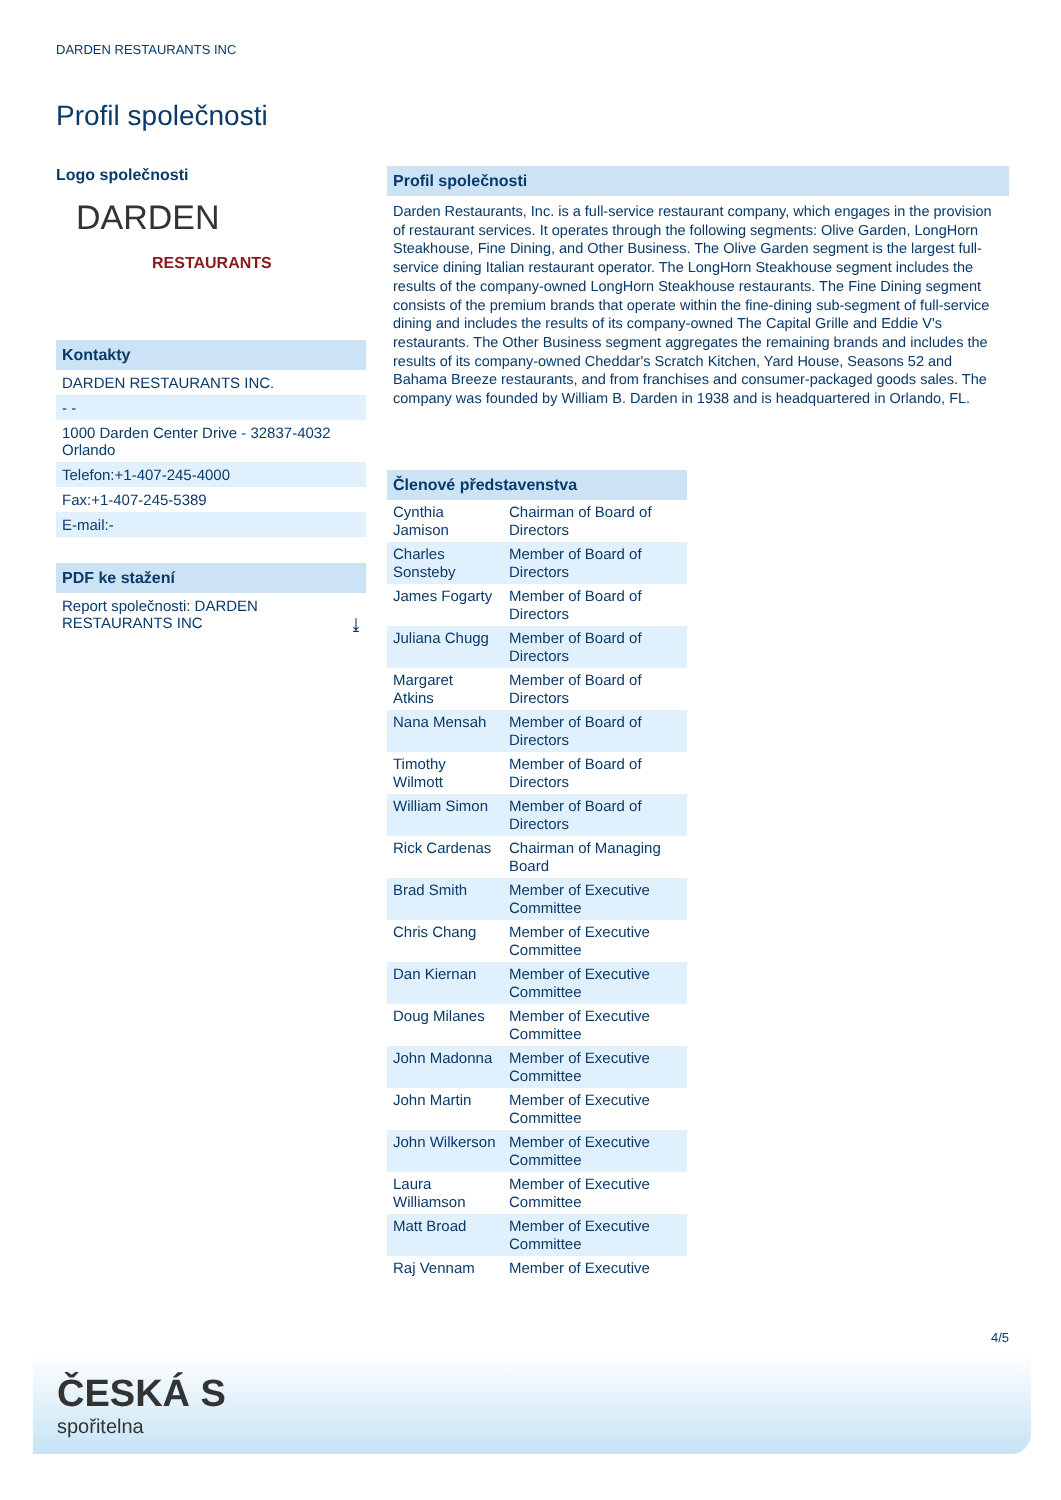DARDEN RESTAURANTS INC
Profil společnosti
Logo společnosti
DARDEN
RESTAURANTS
Kontakty
DARDEN RESTAURANTS INC.
- -
1000 Darden Center Drive - 32837-4032
Orlando
Telefon:+1-407-245-4000
Fax:+1-407-245-5389
E-mail:-
PDF ke stažení
Report společnosti: DARDEN
RESTAURANTS INC ⤓
Profil společnosti
Darden Restaurants, Inc. is a full-service restaurant company, which engages in the provision of restaurant services. It operates through the following segments: Olive Garden, LongHorn Steakhouse, Fine Dining, and Other Business. The Olive Garden segment is the largest full-service dining Italian restaurant operator. The LongHorn Steakhouse segment includes the results of the company-owned LongHorn Steakhouse restaurants. The Fine Dining segment consists of the premium brands that operate within the fine-dining sub-segment of full-service dining and includes the results of its company-owned The Capital Grille and Eddie V's restaurants. The Other Business segment aggregates the remaining brands and includes the results of its company-owned Cheddar's Scratch Kitchen, Yard House, Seasons 52 and Bahama Breeze restaurants, and from franchises and consumer-packaged goods sales. The company was founded by William B. Darden in 1938 and is headquartered in Orlando, FL.
| Členové představenstva | |
| --- | --- |
| Cynthia Jamison | Chairman of Board of Directors |
| Charles Sonsteby | Member of Board of Directors |
| James Fogarty | Member of Board of Directors |
| Juliana Chugg | Member of Board of Directors |
| Margaret Atkins | Member of Board of Directors |
| Nana Mensah | Member of Board of Directors |
| Timothy Wilmott | Member of Board of Directors |
| William Simon | Member of Board of Directors |
| Rick Cardenas | Chairman of Managing Board |
| Brad Smith | Member of Executive Committee |
| Chris Chang | Member of Executive Committee |
| Dan Kiernan | Member of Executive Committee |
| Doug Milanes | Member of Executive Committee |
| John Madonna | Member of Executive Committee |
| John Martin | Member of Executive Committee |
| John Wilkerson | Member of Executive Committee |
| Laura Williamson | Member of Executive Committee |
| Matt Broad | Member of Executive Committee |
| Raj Vennam | Member of Executive |
4/5
ČESKÁ S
spořitelna